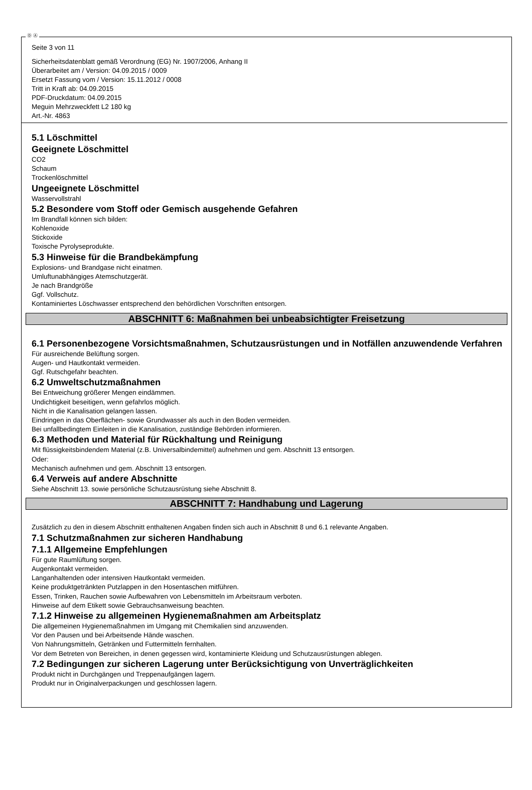Ⓓ Ⓐ
Seite 3 von 11
Sicherheitsdatenblatt gemäß Verordnung (EG) Nr. 1907/2006, Anhang II
Überarbeitet am / Version: 04.09.2015 / 0009
Ersetzt Fassung vom / Version: 15.11.2012 / 0008
Tritt in Kraft ab: 04.09.2015
PDF-Druckdatum: 04.09.2015
Meguin Mehrzweckfett L2 180 kg
Art.-Nr. 4863
5.1 Löschmittel
Geeignete Löschmittel
CO2
Schaum
Trockenlöschmittel
Ungeeignete Löschmittel
Wasservollstrahl
5.2 Besondere vom Stoff oder Gemisch ausgehende Gefahren
Im Brandfall können sich bilden:
Kohlenoxide
Stickoxide
Toxische Pyrolyseprodukte.
5.3 Hinweise für die Brandbekämpfung
Explosions- und Brandgase nicht einatmen.
Umluftunabhängiges Atemschutzgerät.
Je nach Brandgröße
Ggf. Vollschutz.
Kontaminiertes Löschwasser entsprechend den behördlichen Vorschriften entsorgen.
ABSCHNITT 6: Maßnahmen bei unbeabsichtigter Freisetzung
6.1 Personenbezogene Vorsichtsmaßnahmen, Schutzausrüstungen und in Notfällen anzuwendende Verfahren
Für ausreichende Belüftung sorgen.
Augen- und Hautkontakt vermeiden.
Ggf. Rutschgefahr beachten.
6.2 Umweltschutzmaßnahmen
Bei Entweichung größerer Mengen eindämmen.
Undichtigkeit beseitigen, wenn gefahrlos möglich.
Nicht in die Kanalisation gelangen lassen.
Eindringen in das Oberflächen- sowie Grundwasser als auch in den Boden vermeiden.
Bei unfallbedingtem Einleiten in die Kanalisation, zuständige Behörden informieren.
6.3 Methoden und Material für Rückhaltung und Reinigung
Mit flüssigkeitsbindendem Material (z.B. Universalbindemittel) aufnehmen und gem. Abschnitt 13 entsorgen.
Oder:
Mechanisch aufnehmen und gem. Abschnitt 13 entsorgen.
6.4 Verweis auf andere Abschnitte
Siehe Abschnitt 13. sowie persönliche Schutzausrüstung siehe Abschnitt 8.
ABSCHNITT 7: Handhabung und Lagerung
Zusätzlich zu den in diesem Abschnitt enthaltenen Angaben finden sich auch in Abschnitt 8 und 6.1 relevante Angaben.
7.1 Schutzmaßnahmen zur sicheren Handhabung
7.1.1 Allgemeine Empfehlungen
Für gute Raumlüftung sorgen.
Augenkontakt vermeiden.
Langanhaltenden oder intensiven Hautkontakt vermeiden.
Keine produktgetränkten Putzlappen in den Hosentaschen mitführen.
Essen, Trinken, Rauchen sowie Aufbewahren von Lebensmitteln im Arbeitsraum verboten.
Hinweise auf dem Etikett sowie Gebrauchsanweisung beachten.
7.1.2 Hinweise zu allgemeinen Hygienemaßnahmen am Arbeitsplatz
Die allgemeinen Hygienemaßnahmen im Umgang mit Chemikalien sind anzuwenden.
Vor den Pausen und bei Arbeitsende Hände waschen.
Von Nahrungsmitteln, Getränken und Futtermitteln fernhalten.
Vor dem Betreten von Bereichen, in denen gegessen wird, kontaminierte Kleidung und Schutzausrüstungen ablegen.
7.2 Bedingungen zur sicheren Lagerung unter Berücksichtigung von Unverträglichkeiten
Produkt nicht in Durchgängen und Treppenaufgängen lagern.
Produkt nur in Originalverpackungen und geschlossen lagern.